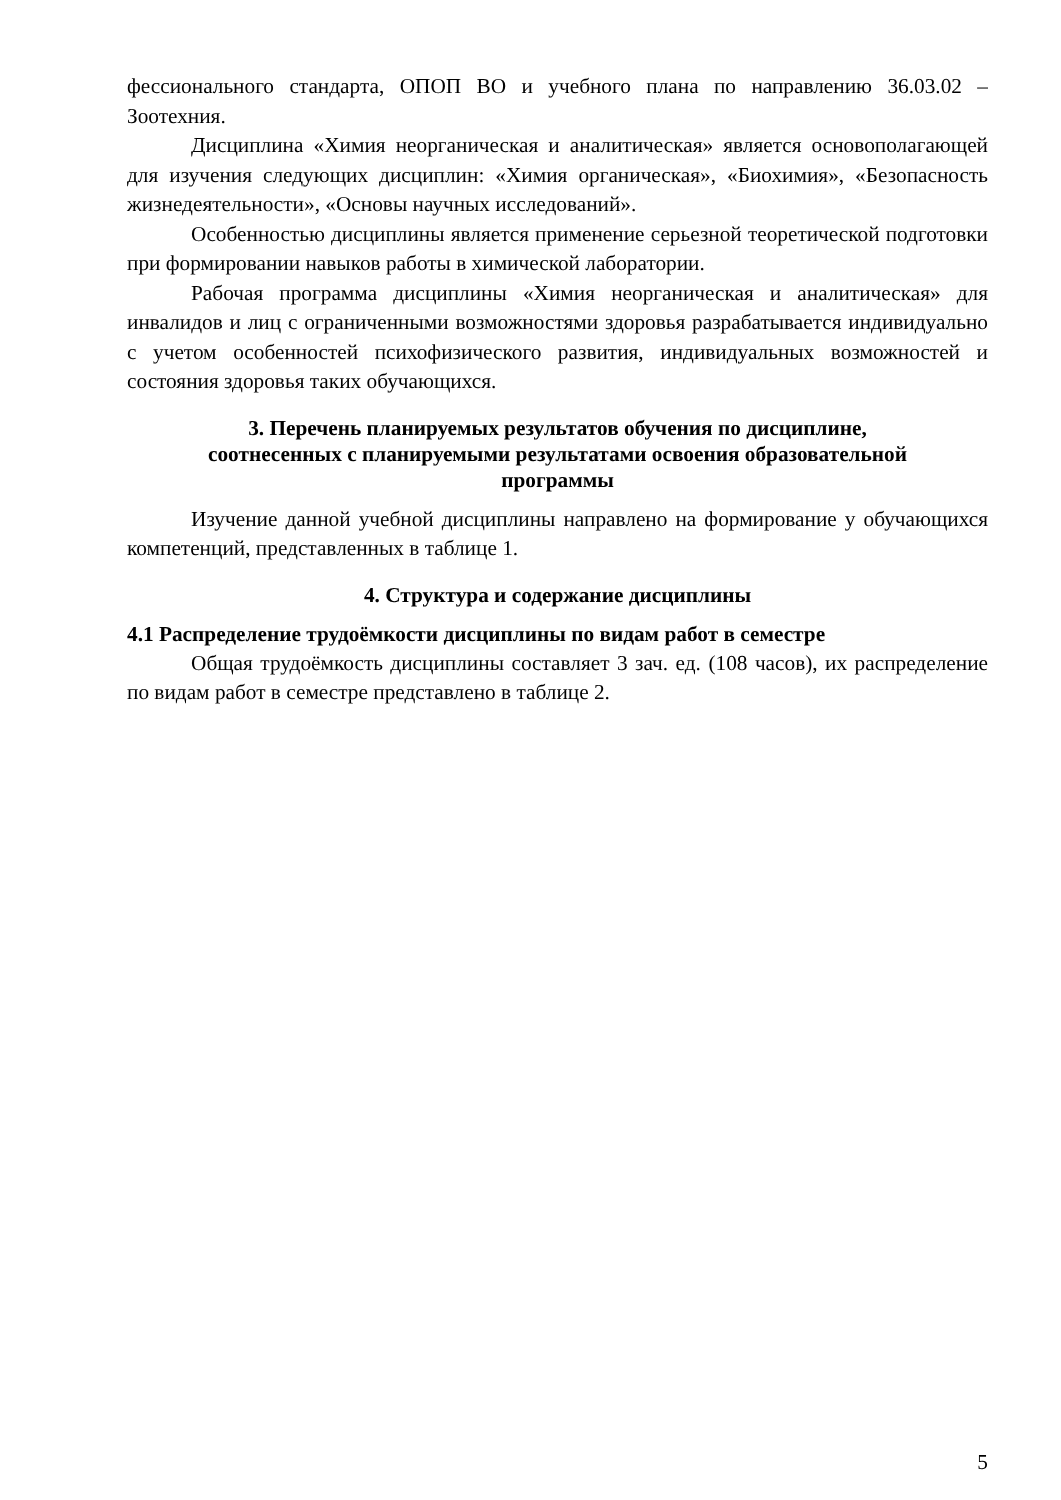фессионального стандарта, ОПОП ВО и учебного плана по направлению 36.03.02 – Зоотехния.
Дисциплина «Химия неорганическая и аналитическая» является основополагающей для изучения следующих дисциплин: «Химия органическая», «Биохимия», «Безопасность жизнедеятельности», «Основы научных исследований».
Особенностью дисциплины является применение серьезной теоретической подготовки при формировании навыков работы в химической лаборатории.
Рабочая программа дисциплины «Химия неорганическая и аналитическая» для инвалидов и лиц с ограниченными возможностями здоровья разрабатывается индивидуально с учетом особенностей психофизического развития, индивидуальных возможностей и состояния здоровья таких обучающихся.
3. Перечень планируемых результатов обучения по дисциплине,
соотнесенных с планируемыми результатами освоения образовательной
программы
Изучение данной учебной дисциплины направлено на формирование у обучающихся компетенций, представленных в таблице 1.
4. Структура и содержание дисциплины
4.1 Распределение трудоёмкости дисциплины по видам работ в семестре
Общая трудоёмкость дисциплины составляет 3 зач. ед. (108 часов), их распределение по видам работ в семестре представлено в таблице 2.
5